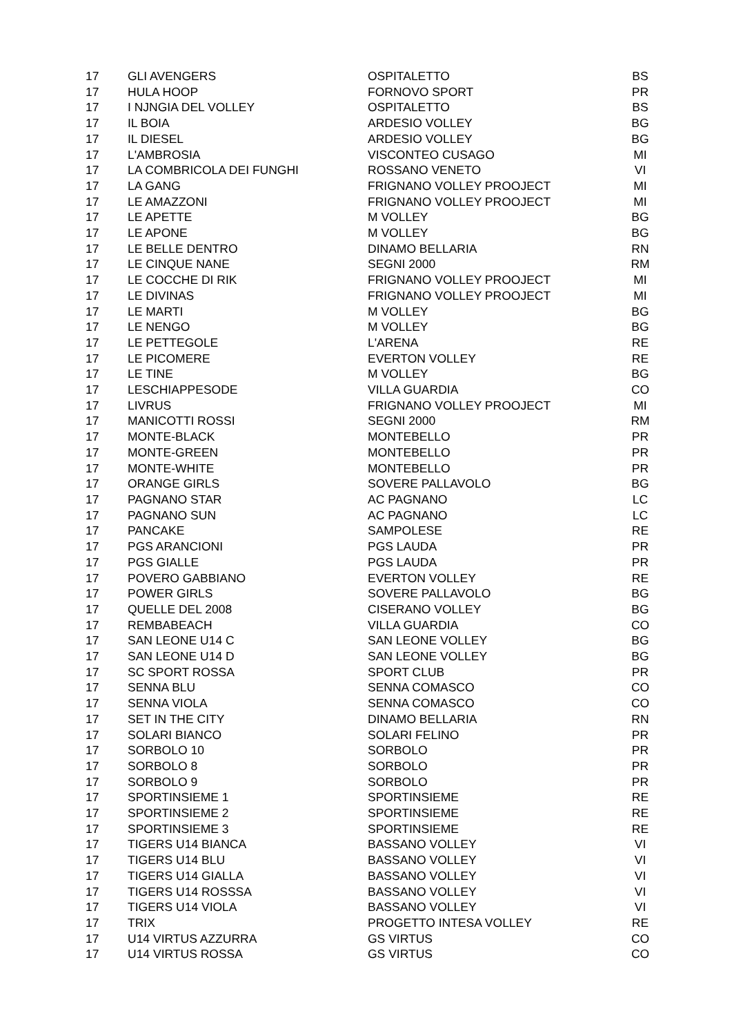| 17 | GLI AVENGERS | OSPITALETTO | BS |
| 17 | HULA HOOP | FORNOVO SPORT | PR |
| 17 | I NJNGIA DEL VOLLEY | OSPITALETTO | BS |
| 17 | IL BOIA | ARDESIO VOLLEY | BG |
| 17 | IL DIESEL | ARDESIO VOLLEY | BG |
| 17 | L'AMBROSIA | VISCONTEO CUSAGO | MI |
| 17 | LA COMBRICOLA DEI FUNGHI | ROSSANO VENETO | VI |
| 17 | LA GANG | FRIGNANO VOLLEY PROOJECT | MI |
| 17 | LE AMAZZONI | FRIGNANO VOLLEY PROOJECT | MI |
| 17 | LE APETTE | M VOLLEY | BG |
| 17 | LE APONE | M VOLLEY | BG |
| 17 | LE BELLE DENTRO | DINAMO BELLARIA | RN |
| 17 | LE CINQUE NANE | SEGNI 2000 | RM |
| 17 | LE COCCHE DI RIK | FRIGNANO VOLLEY PROOJECT | MI |
| 17 | LE DIVINAS | FRIGNANO VOLLEY PROOJECT | MI |
| 17 | LE MARTI | M VOLLEY | BG |
| 17 | LE NENGO | M VOLLEY | BG |
| 17 | LE PETTEGOLE | L'ARENA | RE |
| 17 | LE PICOMERE | EVERTON VOLLEY | RE |
| 17 | LE TINE | M VOLLEY | BG |
| 17 | LESCHIAPPESODE | VILLA GUARDIA | CO |
| 17 | LIVRUS | FRIGNANO VOLLEY PROOJECT | MI |
| 17 | MANICOTTI ROSSI | SEGNI 2000 | RM |
| 17 | MONTE-BLACK | MONTEBELLO | PR |
| 17 | MONTE-GREEN | MONTEBELLO | PR |
| 17 | MONTE-WHITE | MONTEBELLO | PR |
| 17 | ORANGE GIRLS | SOVERE PALLAVOLO | BG |
| 17 | PAGNANO STAR | AC PAGNANO | LC |
| 17 | PAGNANO SUN | AC PAGNANO | LC |
| 17 | PANCAKE | SAMPOLESE | RE |
| 17 | PGS ARANCIONI | PGS LAUDA | PR |
| 17 | PGS GIALLE | PGS LAUDA | PR |
| 17 | POVERO GABBIANO | EVERTON VOLLEY | RE |
| 17 | POWER GIRLS | SOVERE PALLAVOLO | BG |
| 17 | QUELLE DEL 2008 | CISERANO VOLLEY | BG |
| 17 | REMBABEACH | VILLA GUARDIA | CO |
| 17 | SAN LEONE U14 C | SAN LEONE VOLLEY | BG |
| 17 | SAN LEONE U14 D | SAN LEONE VOLLEY | BG |
| 17 | SC SPORT ROSSA | SPORT CLUB | PR |
| 17 | SENNA BLU | SENNA COMASCO | CO |
| 17 | SENNA VIOLA | SENNA COMASCO | CO |
| 17 | SET IN THE CITY | DINAMO BELLARIA | RN |
| 17 | SOLARI BIANCO | SOLARI FELINO | PR |
| 17 | SORBOLO 10 | SORBOLO | PR |
| 17 | SORBOLO 8 | SORBOLO | PR |
| 17 | SORBOLO 9 | SORBOLO | PR |
| 17 | SPORTINSIEME 1 | SPORTINSIEME | RE |
| 17 | SPORTINSIEME 2 | SPORTINSIEME | RE |
| 17 | SPORTINSIEME 3 | SPORTINSIEME | RE |
| 17 | TIGERS U14 BIANCA | BASSANO VOLLEY | VI |
| 17 | TIGERS U14 BLU | BASSANO VOLLEY | VI |
| 17 | TIGERS U14 GIALLA | BASSANO VOLLEY | VI |
| 17 | TIGERS U14 ROSSSA | BASSANO VOLLEY | VI |
| 17 | TIGERS U14 VIOLA | BASSANO VOLLEY | VI |
| 17 | TRIX | PROGETTO INTESA VOLLEY | RE |
| 17 | U14 VIRTUS AZZURRA | GS VIRTUS | CO |
| 17 | U14 VIRTUS ROSSA | GS VIRTUS | CO |